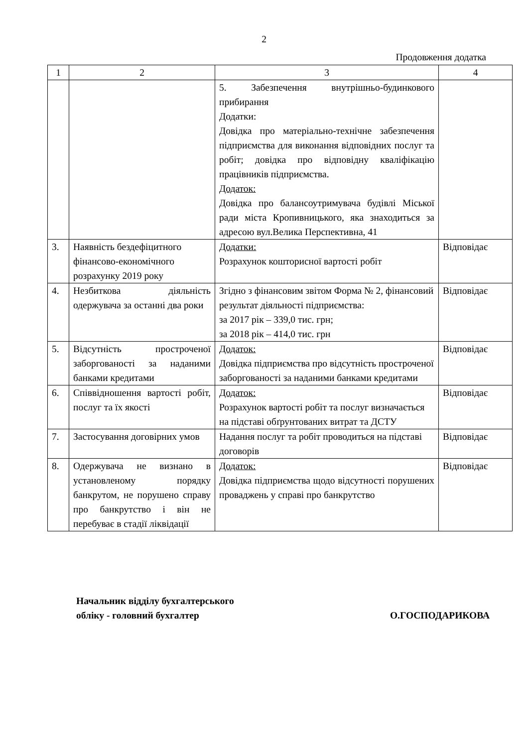2
Продовження додатка
| 1 | 2 | 3 | 4 |
| | | 5. Забезпечення внутрішньо-будинкового прибирання Додатки: Довідка про матеріально-технічне забезпечення підприємства для виконання відповідних послуг та робіт; довідка про відповідну кваліфікацію працівників підприємства. Додаток: Довідка про балансоутримувача будівлі Міської ради міста Кропивницького, яка знаходиться за адресою вул.Велика Перспективна, 41 | |
| 3. | Наявність бездефіцитного фінансово-економічного розрахунку 2019 року | Додатки: Розрахунок кошторисної вартості робіт | Відповідає |
| 4. | Незбиткова діяльність одержувача за останні два роки | Згідно з фінансовим звітом Форма № 2, фінансовий результат діяльності підприємства: за 2017 рік – 339,0 тис. грн; за 2018 рік – 414,0 тис. грн | Відповідає |
| 5. | Відсутність простроченої заборгованості за наданими банками кредитами | Додаток: Довідка підприємства про відсутність простроченої заборгованості за наданими банками кредитами | Відповідає |
| 6. | Співвідношення вартості робіт, послуг та їх якості | Додаток: Розрахунок вартості робіт та послуг визначається на підставі обґрунтованих витрат та ДСТУ | Відповідає |
| 7. | Застосування договірних умов | Надання послуг та робіт проводиться на підставі договорів | Відповідає |
| 8. | Одержувача не визнано в установленому порядку банкрутом, не порушено справу про банкрутство і він не перебуває в стадії ліквідації | Додаток: Довідка підприємства щодо відсутності порушених проваджень у справі про банкрутство | Відповідає |
Начальник відділу бухгалтерського
обліку - головний бухгалтер
О.ГОСПОДАРИКОВА